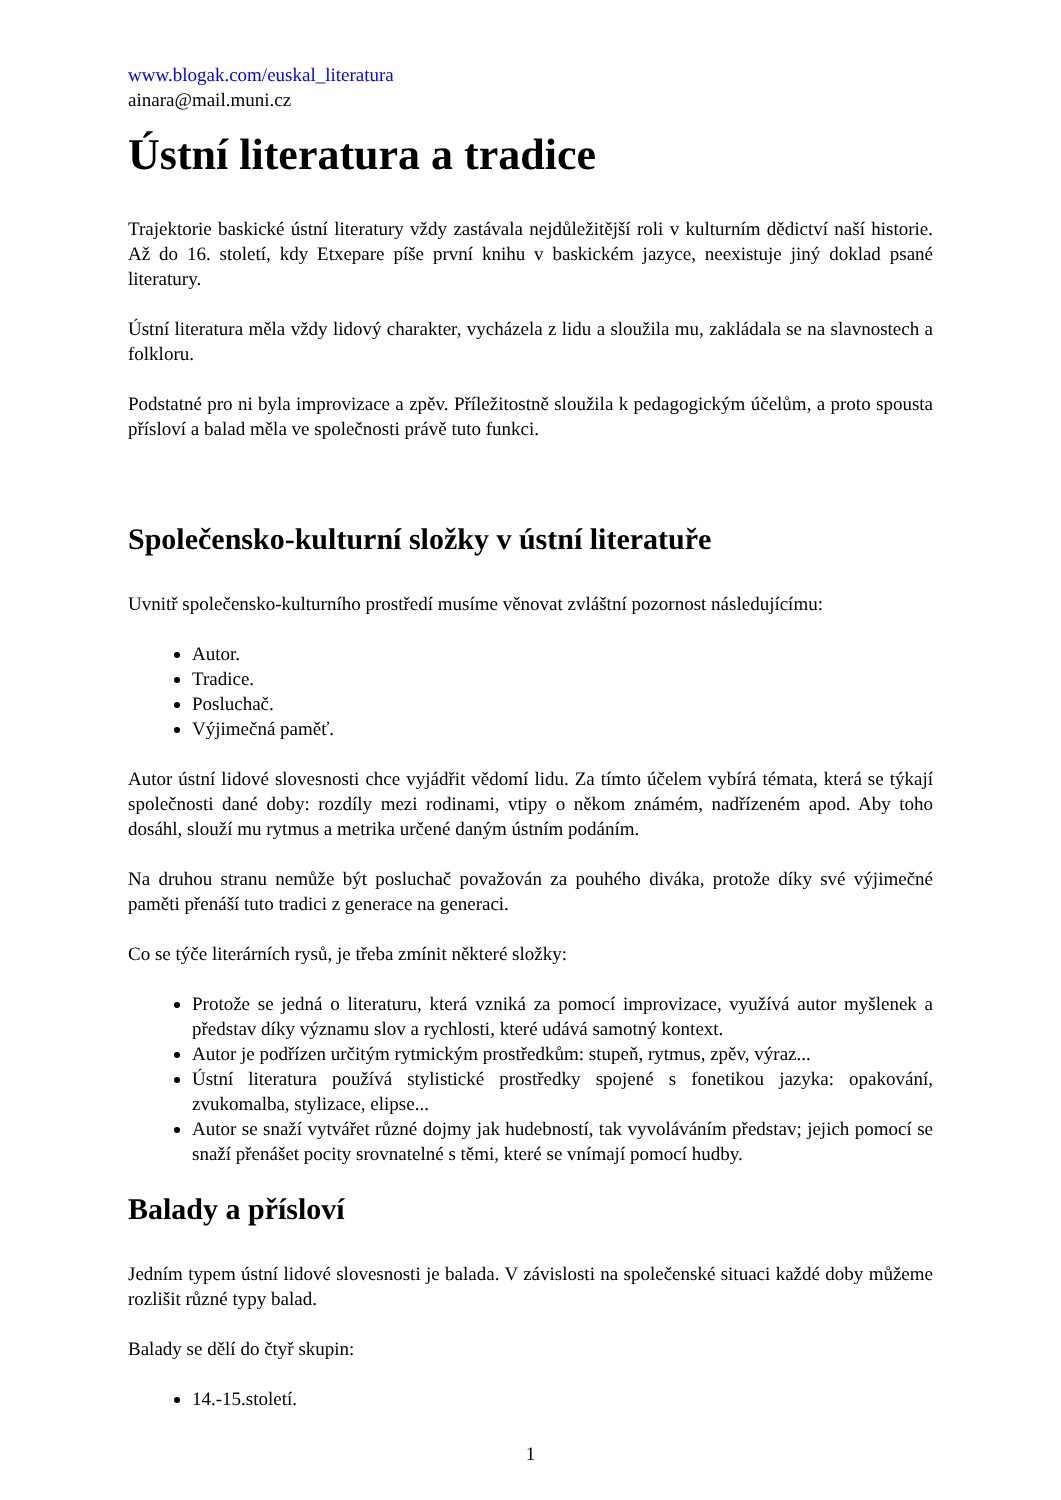www.blogak.com/euskal_literatura
ainara@mail.muni.cz
Ústní literatura a tradice
Trajektorie baskické ústní literatury vždy zastávala nejdůležitější roli v kulturním dědictví naší historie. Až do 16. století, kdy Etxepare píše první knihu v baskickém jazyce, neexistuje jiný doklad psané literatury.
Ústní literatura měla vždy lidový charakter, vycházela z lidu a sloužila mu, zakládala se na slavnostech a folkloru.
Podstatné pro ni byla improvizace a zpěv. Příležitostně sloužila k pedagogickým účelům, a proto spousta přísloví a balad měla ve společnosti právě tuto funkci.
Společensko-kulturní složky v ústní literatuře
Uvnitř společensko-kulturního prostředí musíme věnovat zvláštní pozornost následujícímu:
Autor.
Tradice.
Posluchač.
Výjimečná paměť.
Autor ústní lidové slovesnosti chce vyjádřit vědomí lidu. Za tímto účelem vybírá témata, která se týkají společnosti dané doby: rozdíly mezi rodinami, vtipy o někom známém, nadřízeném apod. Aby toho dosáhl, slouží mu rytmus a metrika určené daným ústním podáním.
Na druhou stranu nemůže být posluchač považován za pouhého diváka, protože díky své výjimečné paměti přenáší tuto tradici z generace na generaci.
Co se týče literárních rysů, je třeba zmínit některé složky:
Protože se jedná o literaturu, která vzniká za pomocí improvizace, využívá autor myšlenek a představ díky významu slov a rychlosti, které udává samotný kontext.
Autor je podřízen určitým rytmickým prostředkům: stupeň, rytmus, zpěv, výraz...
Ústní literatura používá stylistické prostředky spojené s fonetikou jazyka: opakování, zvukomalba, stylizace, elipse...
Autor se snaží vytvářet různé dojmy jak hudebností, tak vyvoláváním představ; jejich pomocí se snaží přenášet pocity srovnatelné s těmi, které se vnímají pomocí hudby.
Balady a přísloví
Jedním typem ústní lidové slovesnosti je balada. V závislosti na společenské situaci každé doby můžeme rozlišit různé typy balad.
Balady se dělí do čtyř skupin:
14.-15.století.
1